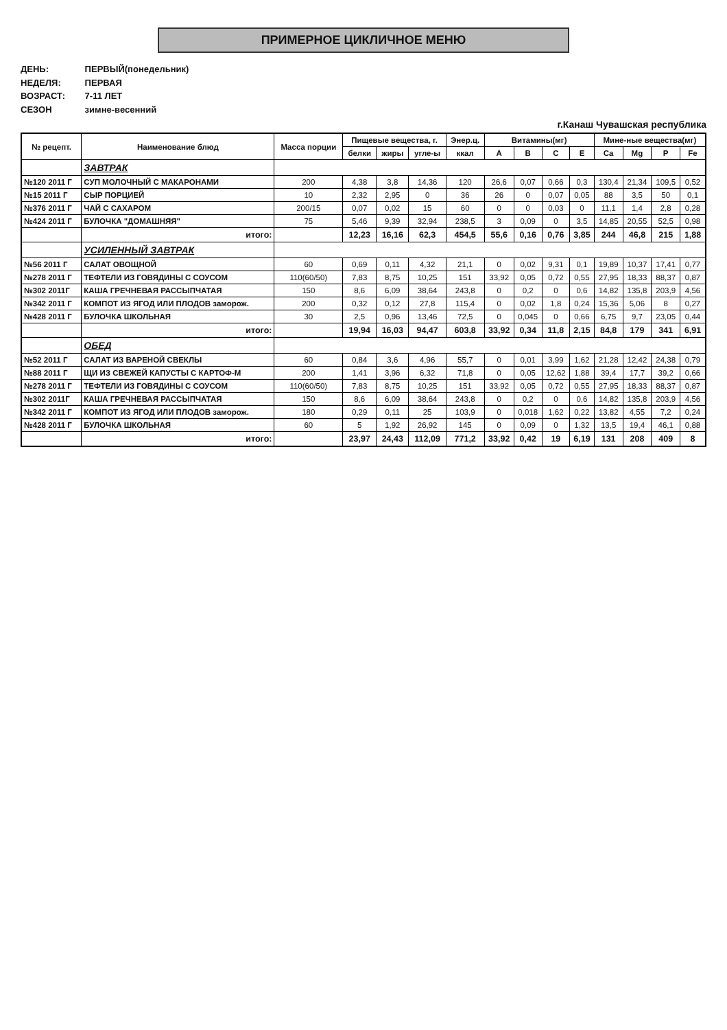ПРИМЕРНОЕ ЦИКЛИЧНОЕ МЕНЮ
ДЕНЬ: ПЕРВЫЙ(понедельник)
НЕДЕЛЯ: ПЕРВАЯ
ВОЗРАСТ: 7-11 ЛЕТ
СЕЗОН зимне-весенний
г.Канаш Чувашская республика
| № рецепт. | Наименование блюд | Масса порции | Пищевые вещества, г. | | | Энер.ц. | Витамины(мг) | | | | Мине-ные вещества(мг) | | | |
| --- | --- | --- | --- | --- | --- | --- | --- | --- | --- | --- | --- | --- | --- | --- |
| | | | белки | жиры | угле-ы | ккал | A | B | C | E | Ca | Mg | P | Fe |
| | ЗАВТРАК | | | | | | | | | | | | | |
| №120 2011 Г | СУП МОЛОЧНЫЙ С МАКАРОНАМИ | 200 | 4,38 | 3,8 | 14,36 | 120 | 26,6 | 0,07 | 0,66 | 0,3 | 130,4 | 21,34 | 109,5 | 0,52 |
| №15 2011 Г | СЫР ПОРЦИЕЙ | 10 | 2,32 | 2,95 | 0 | 36 | 26 | 0 | 0,07 | 0,05 | 88 | 3,5 | 50 | 0,1 |
| №376 2011 Г | ЧАЙ С САХАРОМ | 200/15 | 0,07 | 0,02 | 15 | 60 | 0 | 0 | 0,03 | 0 | 11,1 | 1,4 | 2,8 | 0,28 |
| №424 2011 Г | БУЛОЧКА "ДОМАШНЯЯ" | 75 | 5,46 | 9,39 | 32,94 | 238,5 | 3 | 0,09 | 0 | 3,5 | 14,85 | 20,55 | 52,5 | 0,98 |
| | итого: | | 12,23 | 16,16 | 62,3 | 454,5 | 55,6 | 0,16 | 0,76 | 3,85 | 244 | 46,8 | 215 | 1,88 |
| | УСИЛЕННЫЙ ЗАВТРАК | | | | | | | | | | | | | |
| №56 2011 Г | САЛАТ ОВОЩНОЙ | 60 | 0,69 | 0,11 | 4,32 | 21,1 | 0 | 0,02 | 9,31 | 0,1 | 19,89 | 10,37 | 17,41 | 0,77 |
| №278 2011 Г | ТЕФТЕЛИ ИЗ ГОВЯДИНЫ С СОУСОМ | 110(60/50) | 7,83 | 8,75 | 10,25 | 151 | 33,92 | 0,05 | 0,72 | 0,55 | 27,95 | 18,33 | 88,37 | 0,87 |
| №302 2011Г | КАША ГРЕЧНЕВАЯ РАССЫПЧАТАЯ | 150 | 8,6 | 6,09 | 38,64 | 243,8 | 0 | 0,2 | 0 | 0,6 | 14,82 | 135,8 | 203,9 | 4,56 |
| №342 2011 Г | КОМПОТ ИЗ ЯГОД ИЛИ ПЛОДОВ заморож. | 200 | 0,32 | 0,12 | 27,8 | 115,4 | 0 | 0,02 | 1,8 | 0,24 | 15,36 | 5,06 | 8 | 0,27 |
| №428 2011 Г | БУЛОЧКА ШКОЛЬНАЯ | 30 | 2,5 | 0,96 | 13,46 | 72,5 | 0 | 0,045 | 0 | 0,66 | 6,75 | 9,7 | 23,05 | 0,44 |
| | итого: | | 19,94 | 16,03 | 94,47 | 603,8 | 33,92 | 0,34 | 11,8 | 2,15 | 84,8 | 179 | 341 | 6,91 |
| | ОБЕД | | | | | | | | | | | | | |
| №52 2011 Г | САЛАТ ИЗ ВАРЕНОЙ СВЕКЛЫ | 60 | 0,84 | 3,6 | 4,96 | 55,7 | 0 | 0,01 | 3,99 | 1,62 | 21,28 | 12,42 | 24,38 | 0,79 |
| №88 2011 Г | ЩИ ИЗ СВЕЖЕЙ КАПУСТЫ С КАРТОФ-М | 200 | 1,41 | 3,96 | 6,32 | 71,8 | 0 | 0,05 | 12,62 | 1,88 | 39,4 | 17,7 | 39,2 | 0,66 |
| №278 2011 Г | ТЕФТЕЛИ ИЗ ГОВЯДИНЫ С СОУСОМ | 110(60/50) | 7,83 | 8,75 | 10,25 | 151 | 33,92 | 0,05 | 0,72 | 0,55 | 27,95 | 18,33 | 88,37 | 0,87 |
| №302 2011Г | КАША ГРЕЧНЕВАЯ РАССЫПЧАТАЯ | 150 | 8,6 | 6,09 | 38,64 | 243,8 | 0 | 0,2 | 0 | 0,6 | 14,82 | 135,8 | 203,9 | 4,56 |
| №342 2011 Г | КОМПОТ ИЗ ЯГОД ИЛИ ПЛОДОВ заморож. | 180 | 0,29 | 0,11 | 25 | 103,9 | 0 | 0,018 | 1,62 | 0,22 | 13,82 | 4,55 | 7,2 | 0,24 |
| №428 2011 Г | БУЛОЧКА ШКОЛЬНАЯ | 60 | 5 | 1,92 | 26,92 | 145 | 0 | 0,09 | 0 | 1,32 | 13,5 | 19,4 | 46,1 | 0,88 |
| | итого: | | 23,97 | 24,43 | 112,09 | 771,2 | 33,92 | 0,42 | 19 | 6,19 | 131 | 208 | 409 | 8 |